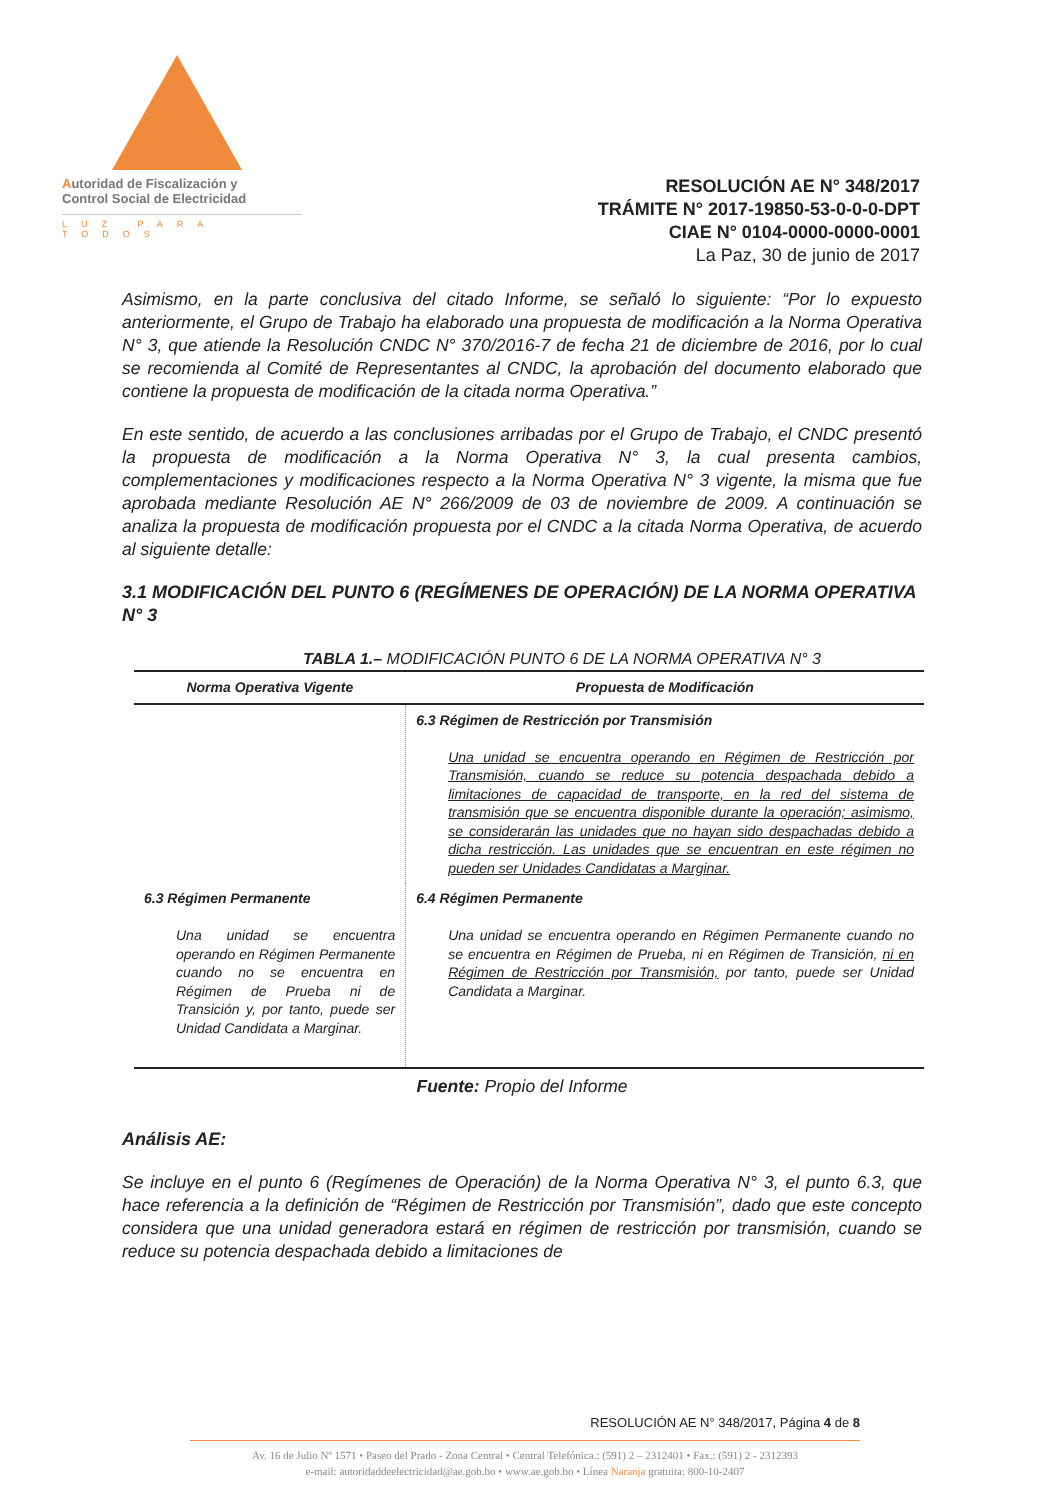Autoridad de Fiscalización y
Control Social de Electricidad
LUZ PARA TODOS
RESOLUCIÓN AE N° 348/2017
TRÁMITE N° 2017-19850-53-0-0-0-DPT
CIAE N° 0104-0000-0000-0001
La Paz, 30 de junio de 2017
Asimismo, en la parte conclusiva del citado Informe, se señaló lo siguiente: “Por lo expuesto anteriormente, el Grupo de Trabajo ha elaborado una propuesta de modificación a la Norma Operativa N° 3, que atiende la Resolución CNDC N° 370/2016-7 de fecha 21 de diciembre de 2016, por lo cual se recomienda al Comité de Representantes al CNDC, la aprobación del documento elaborado que contiene la propuesta de modificación de la citada norma Operativa.”
En este sentido, de acuerdo a las conclusiones arribadas por el Grupo de Trabajo, el CNDC presentó la propuesta de modificación a la Norma Operativa N° 3, la cual presenta cambios, complementaciones y modificaciones respecto a la Norma Operativa N° 3 vigente, la misma que fue aprobada mediante Resolución AE N° 266/2009 de 03 de noviembre de 2009. A continuación se analiza la propuesta de modificación propuesta por el CNDC a la citada Norma Operativa, de acuerdo al siguiente detalle:
3.1 MODIFICACIÓN DEL PUNTO 6 (REGÍMENES DE OPERACIÓN) DE LA NORMA OPERATIVA N° 3
TABLA 1.– MODIFICACIÓN PUNTO 6 DE LA NORMA OPERATIVA N° 3
| Norma Operativa Vigente | Propuesta de Modificación |
| --- | --- |
| | 6.3 Régimen de Restricción por Transmisión Una unidad se encuentra operando en Régimen de Restricción por Transmisión, cuando se reduce su potencia despachada debido a limitaciones de capacidad de transporte, en la red del sistema de transmisión que se encuentra disponible durante la operación; asimismo, se considerarán las unidades que no hayan sido despachadas debido a dicha restricción. Las unidades que se encuentran en este régimen no pueden ser Unidades Candidatas a Marginar. |
| 6.3 Régimen Permanente Una unidad se encuentra operando en Régimen Permanente cuando no se encuentra en Régimen de Prueba ni de Transición y, por tanto, puede ser Unidad Candidata a Marginar. | 6.4 Régimen Permanente Una unidad se encuentra operando en Régimen Permanente cuando no se encuentra en Régimen de Prueba, ni en Régimen de Transición, ni en Régimen de Restricción por Transmisión, por tanto, puede ser Unidad Candidata a Marginar. |
Fuente: Propio del Informe
Análisis AE:
Se incluye en el punto 6 (Regímenes de Operación) de la Norma Operativa N° 3, el punto 6.3, que hace referencia a la definición de “Régimen de Restricción por Transmisión”, dado que este concepto considera que una unidad generadora estará en régimen de restricción por transmisión, cuando se reduce su potencia despachada debido a limitaciones de
RESOLUCIÓN AE N° 348/2017, Página 4 de 8
Av. 16 de Julio Nº 1571 • Paseo del Prado - Zona Central • Central Telefónica.: (591) 2 – 2312401 • Fax.: (591) 2 - 2312393
e-mail: autoridaddeelectricidad@ae.gob.bo • www.ae.gob.bo • Línea Naranja gratuita: 800-10-2407